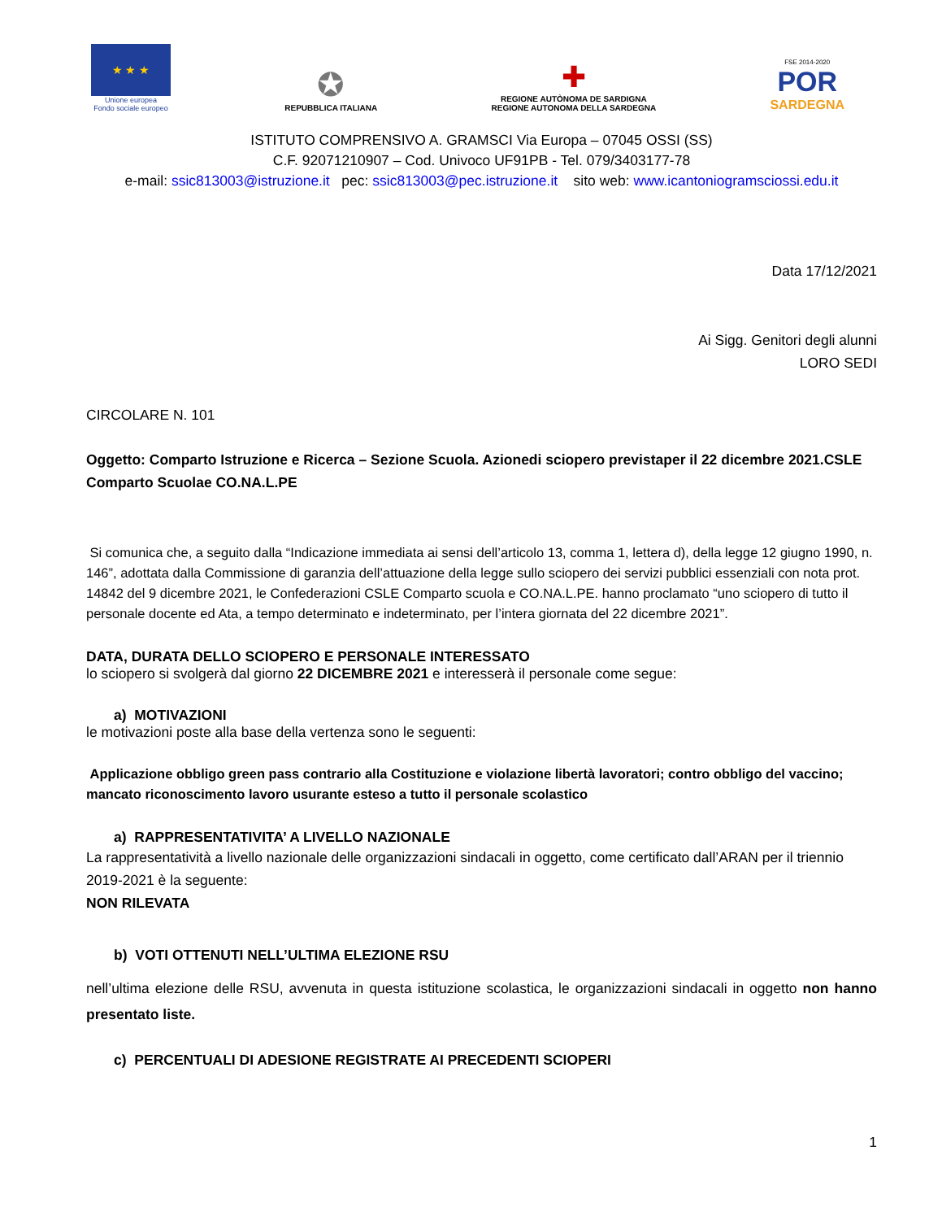★ ★ ★
Unione europea
Fondo sociale europeo
✪
REPUBBLICA ITALIANA
✚
REGIONE AUTÒNOMA DE SARDIGNA
REGIONE AUTONOMA DELLA SARDEGNA
FSE 2014-2020
POR
SARDEGNA
ISTITUTO COMPRENSIVO A. GRAMSCI Via Europa – 07045 OSSI (SS)
C.F. 92071210907 – Cod. Univoco UF91PB - Tel. 079/3403177-78
e-mail: ssic813003@istruzione.it pec: ssic813003@pec.istruzione.it sito web: www.icantoniogramsciossi.edu.it
Data 17/12/2021
Ai Sigg. Genitori degli alunni
LORO SEDI
CIRCOLARE N. 101
Oggetto: Comparto Istruzione e Ricerca – Sezione Scuola. Azionedi sciopero previstaper il 22 dicembre 2021.CSLE Comparto Scuolae CO.NA.L.PE
Si comunica che, a seguito dalla “Indicazione immediata ai sensi dell’articolo 13, comma 1, lettera d), della legge 12 giugno 1990, n. 146”, adottata dalla Commissione di garanzia dell’attuazione della legge sullo sciopero dei servizi pubblici essenziali con nota prot. 14842 del 9 dicembre 2021, le Confederazioni CSLE Comparto scuola e CO.NA.L.PE. hanno proclamato “uno sciopero di tutto il personale docente ed Ata, a tempo determinato e indeterminato, per l’intera giornata del 22 dicembre 2021”.
DATA, DURATA DELLO SCIOPERO E PERSONALE INTERESSATO
lo sciopero si svolgerà dal giorno 22 DICEMBRE 2021 e interesserà il personale come segue:
a) MOTIVAZIONI
le motivazioni poste alla base della vertenza sono le seguenti:
Applicazione obbligo green pass contrario alla Costituzione e violazione libertà lavoratori; contro obbligo del vaccino; mancato riconoscimento lavoro usurante esteso a tutto il personale scolastico
a) RAPPRESENTATIVITA’ A LIVELLO NAZIONALE
La rappresentatività a livello nazionale delle organizzazioni sindacali in oggetto, come certificato dall’ARAN per il triennio 2019-2021 è la seguente:
NON RILEVATA
b) VOTI OTTENUTI NELL’ULTIMA ELEZIONE RSU
nell’ultima elezione delle RSU, avvenuta in questa istituzione scolastica, le organizzazioni sindacali in oggetto non hanno presentato liste.
c) PERCENTUALI DI ADESIONE REGISTRATE AI PRECEDENTI SCIOPERI
1